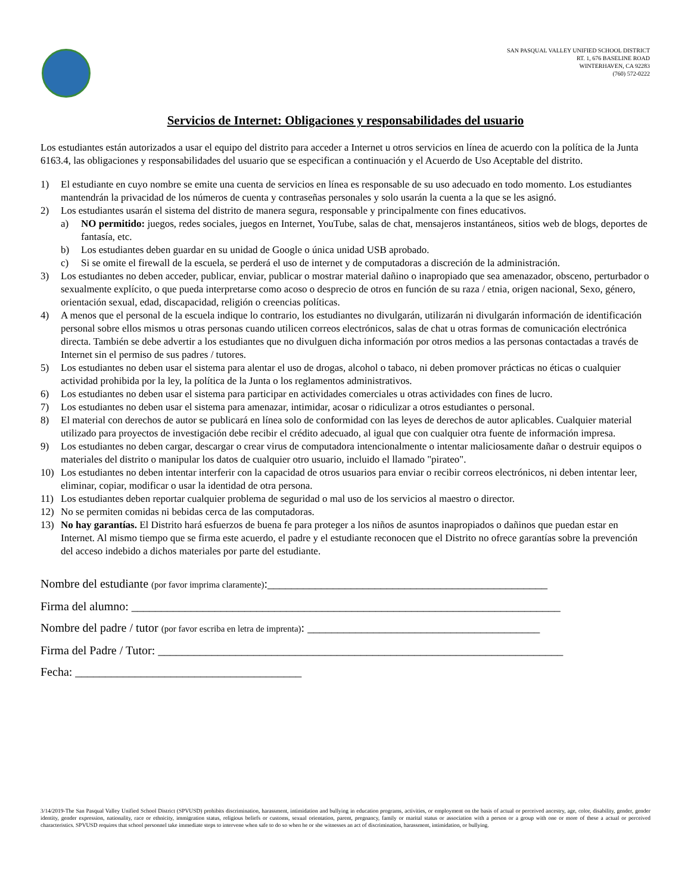SAN PASQUAL VALLEY UNIFIED SCHOOL DISTRICT
RT. 1, 676 BASELINE ROAD
WINTERHAVEN, CA 92283
(760) 572-0222
Servicios de Internet: Obligaciones y responsabilidades del usuario
Los estudiantes están autorizados a usar el equipo del distrito para acceder a Internet u otros servicios en línea de acuerdo con la política de la Junta 6163.4, las obligaciones y responsabilidades del usuario que se especifican a continuación y el Acuerdo de Uso Aceptable del distrito.
1) El estudiante en cuyo nombre se emite una cuenta de servicios en línea es responsable de su uso adecuado en todo momento. Los estudiantes mantendrán la privacidad de los números de cuenta y contraseñas personales y solo usarán la cuenta a la que se les asignó.
2) Los estudiantes usarán el sistema del distrito de manera segura, responsable y principalmente con fines educativos.
a) NO permitido: juegos, redes sociales, juegos en Internet, YouTube, salas de chat, mensajeros instantáneos, sitios web de blogs, deportes de fantasía, etc.
b) Los estudiantes deben guardar en su unidad de Google o única unidad USB aprobado.
c) Si se omite el firewall de la escuela, se perderá el uso de internet y de computadoras a discreción de la administración.
3) Los estudiantes no deben acceder, publicar, enviar, publicar o mostrar material dañino o inapropiado que sea amenazador, obsceno, perturbador o sexualmente explícito, o que pueda interpretarse como acoso o desprecio de otros en función de su raza / etnia, origen nacional, Sexo, género, orientación sexual, edad, discapacidad, religión o creencias políticas.
4) A menos que el personal de la escuela indique lo contrario, los estudiantes no divulgarán, utilizarán ni divulgarán información de identificación personal sobre ellos mismos u otras personas cuando utilicen correos electrónicos, salas de chat u otras formas de comunicación electrónica directa. También se debe advertir a los estudiantes que no divulguen dicha información por otros medios a las personas contactadas a través de Internet sin el permiso de sus padres / tutores.
5) Los estudiantes no deben usar el sistema para alentar el uso de drogas, alcohol o tabaco, ni deben promover prácticas no éticas o cualquier actividad prohibida por la ley, la política de la Junta o los reglamentos administrativos.
6) Los estudiantes no deben usar el sistema para participar en actividades comerciales u otras actividades con fines de lucro.
7) Los estudiantes no deben usar el sistema para amenazar, intimidar, acosar o ridiculizar a otros estudiantes o personal.
8) El material con derechos de autor se publicará en línea solo de conformidad con las leyes de derechos de autor aplicables. Cualquier material utilizado para proyectos de investigación debe recibir el crédito adecuado, al igual que con cualquier otra fuente de información impresa.
9) Los estudiantes no deben cargar, descargar o crear virus de computadora intencionalmente o intentar maliciosamente dañar o destruir equipos o materiales del distrito o manipular los datos de cualquier otro usuario, incluido el llamado "pirateo".
10) Los estudiantes no deben intentar interferir con la capacidad de otros usuarios para enviar o recibir correos electrónicos, ni deben intentar leer, eliminar, copiar, modificar o usar la identidad de otra persona.
11) Los estudiantes deben reportar cualquier problema de seguridad o mal uso de los servicios al maestro o director.
12) No se permiten comidas ni bebidas cerca de las computadoras.
13) No hay garantías. El Distrito hará esfuerzos de buena fe para proteger a los niños de asuntos inapropiados o dañinos que puedan estar en Internet. Al mismo tiempo que se firma este acuerdo, el padre y el estudiante reconocen que el Distrito no ofrece garantías sobre la prevención del acceso indebido a dichos materiales por parte del estudiante.
Nombre del estudiante (por favor imprima claramente):_______________________________________________
Firma del alumno: ________________________________________________________________________
Nombre del padre / tutor (por favor escriba en letra de imprenta): _______________________________________
Firma del Padre / Tutor: ____________________________________________________________________
Fecha: ______________________________________
3/14/2019-The San Pasqual Valley Unified School District (SPVUSD) prohibits discrimination, harassment, intimidation and bullying in education programs, activities, or employment on the basis of actual or perceived ancestry, age, color, disability, gender, gender identity, gender expression, nationality, race or ethnicity, immigration status, religious beliefs or customs, sexual orientation, parent, pregnancy, family or marital status or association with a person or a group with one or more of these a actual or perceived characteristics. SPVUSD requires that school personnel take immediate steps to intervene when safe to do so when he or she witnesses an act of discrimination, harassment, intimidation, or bullying.